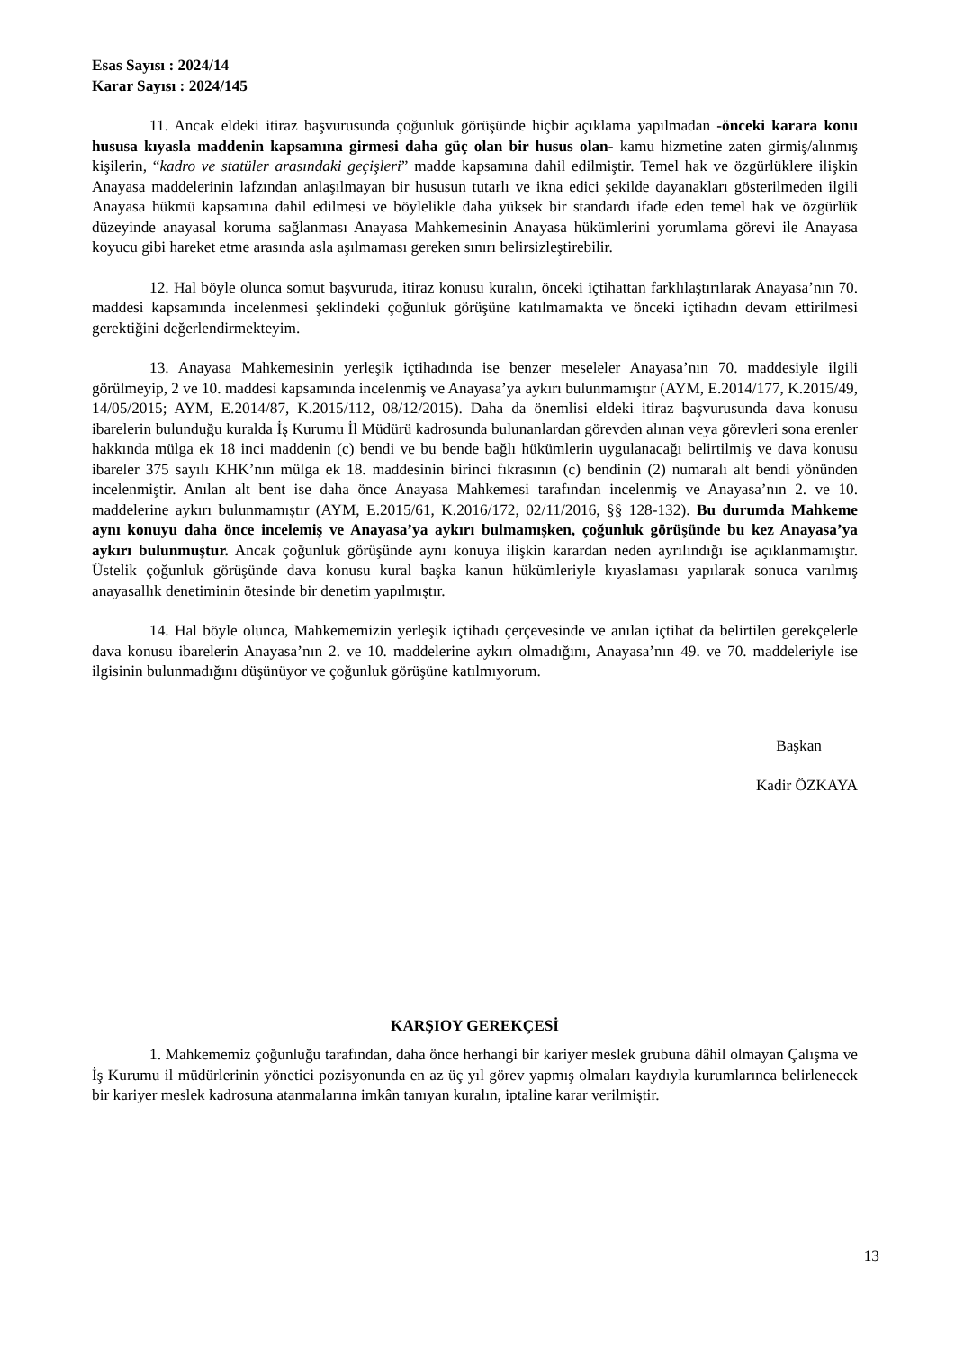Esas Sayısı : 2024/14
Karar Sayısı : 2024/145
11. Ancak eldeki itiraz başvurusunda çoğunluk görüşünde hiçbir açıklama yapılmadan -önceki karara konu hususa kıyasla maddenin kapsamına girmesi daha güç olan bir husus olan- kamu hizmetine zaten girmiş/alınmış kişilerin, “kadro ve statüler arasındaki geçişleri” madde kapsamına dahil edilmiştir. Temel hak ve özgürlüklere ilişkin Anayasa maddelerinin lafzından anlaşılmayan bir hususun tutarlı ve ikna edici şekilde dayanakları gösterilmeden ilgili Anayasa hükmü kapsamına dahil edilmesi ve böylelikle daha yüksek bir standardı ifade eden temel hak ve özgürlük düzeyinde anayasal koruma sağlanması Anayasa Mahkemesinin Anayasa hükümlerini yorumlama görevi ile Anayasa koyucu gibi hareket etme arasında asla aşılmaması gereken sınırı belirsizleştirebilir.
12. Hal böyle olunca somut başvuruda, itiraz konusu kuralın, önceki içtihattan farklılaştırılarak Anayasa’nın 70. maddesi kapsamında incelenmesi şeklindeki çoğunluk görüşüne katılmamakta ve önceki içtihadın devam ettirilmesi gerektiğini değerlendirmekteyim.
13. Anayasa Mahkemesinin yerleşik içtihadında ise benzer meseleler Anayasa’nın 70. maddesiyle ilgili görülmeyip, 2 ve 10. maddesi kapsamında incelenmiş ve Anayasa’ya aykırı bulunmamıştır (AYM, E.2014/177, K.2015/49, 14/05/2015; AYM, E.2014/87, K.2015/112, 08/12/2015). Daha da önemlisi eldeki itiraz başvurusunda dava konusu ibarelerin bulunduğu kuralda İş Kurumu İl Müdürü kadrosunda bulunanlardan görevden alınan veya görevleri sona erenler hakkında mülga ek 18 inci maddenin (c) bendi ve bu bende bağlı hükümlerin uygulanacağı belirtilmiş ve dava konusu ibareler 375 sayılı KHK’nın mülga ek 18. maddesinin birinci fıkrasının (c) bendinin (2) numaralı alt bendi yönünden incelenmiştir. Anılan alt bent ise daha önce Anayasa Mahkemesi tarafından incelenmiş ve Anayasa’nın 2. ve 10. maddelerine aykırı bulunmamıştır (AYM, E.2015/61, K.2016/172, 02/11/2016, §§ 128-132). Bu durumda Mahkeme aynı konuyu daha önce incelemiş ve Anayasa’ya aykırı bulmamışken, çoğunluk görüşünde bu kez Anayasa’ya aykırı bulunmuştur. Ancak çoğunluk görüşünde aynı konuya ilişkin karardan neden ayrılındığı ise açıklanmamıştır. Üstelik çoğunluk görüşünde dava konusu kural başka kanun hükümleriyle kıyaslaması yapılarak sonuca varılmış anayasallık denetiminin ötesinde bir denetim yapılmıştır.
14. Hal böyle olunca, Mahkememizin yerleşik içtihadı çerçevesinde ve anılan içtihat da belirtilen gerekçelerle dava konusu ibarelerin Anayasa’nın 2. ve 10. maddelerine aykırı olmadığını, Anayasa’nın 49. ve 70. maddeleriyle ise ilgisinin bulunmadığını düşünüyor ve çoğunluk görüşüne katılmıyorum.
Başkan
Kadir ÖZKAYA
KARŞIOY GEREKÇESİ
1. Mahkememiz çoğunluğu tarafından, daha önce herhangi bir kariyer meslek grubuna dâhil olmayan Çalışma ve İş Kurumu il müdürlerinin yönetici pozisyonunda en az üç yıl görev yapmış olmaları kaydıyla kurumlarınca belirlenecek bir kariyer meslek kadrosuna atanmalarına imkân tanıyan kuralın, iptaline karar verilmiştir.
13